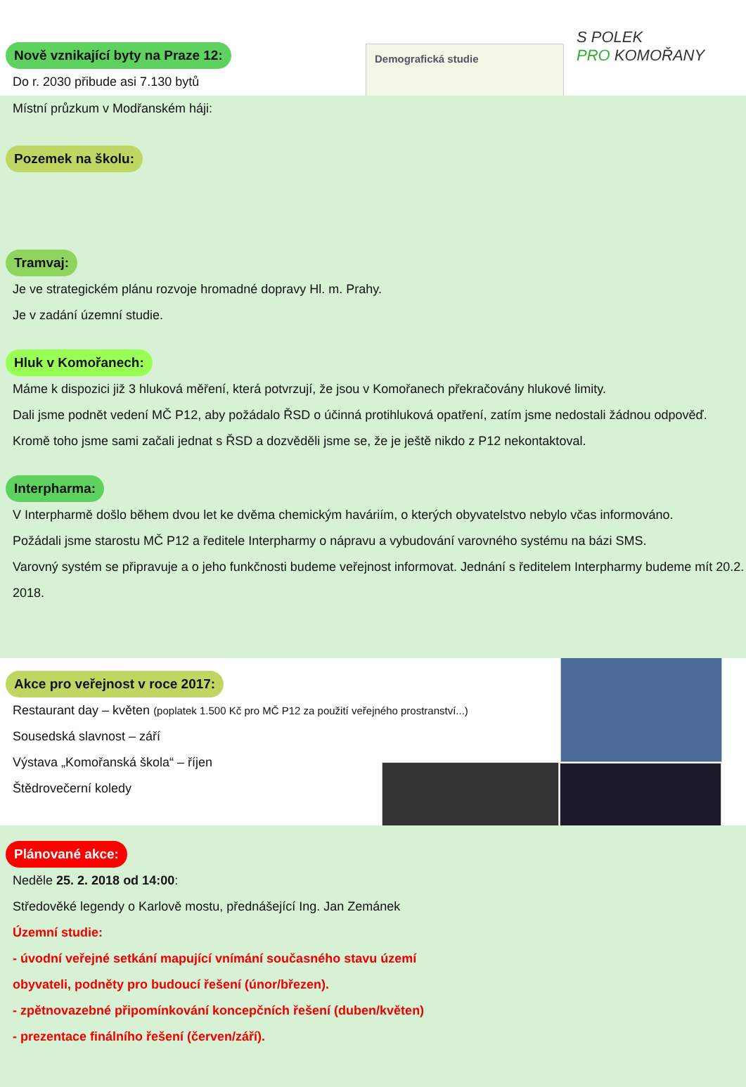Demografická studie
S POLEK
PRO KOMOŘANY
Nově vznikající byty na Praze 12:
Do r. 2030 přibude asi 7.130 bytů
Místní průzkum v Modřanském háji:
Pozemek na školu: Tramvaj:
Je ve strategickém plánu rozvoje hromadné dopravy Hl. m. Prahy.
Je v zadání územní studie.
Hluk v Komořanech:
Máme k dispozici již 3 hluková měření, která potvrzují, že jsou v Komořanech překračovány hlukové limity.
Dali jsme podnět vedení MČ P12, aby požádalo ŘSD o účinná protihluková opatření, zatím jsme nedostali žádnou odpověď.
Kromě toho jsme sami začali jednat s ŘSD a dozvěděli jsme se, že je ještě nikdo z P12 nekontaktoval.
Interpharma:
V Interpharmě došlo během dvou let ke dvěma chemickým haváriím, o kterých obyvatelstvo nebylo včas informováno.
Požádali jsme starostu MČ P12 a ředitele Interpharmy o nápravu a vybudování varovného systému na bázi SMS.
Varovný systém se připravuje a o jeho funkčnosti budeme veřejnost informovat. Jednání s ředitelem Interpharmy budeme mít 20.2. 2018.
Akce pro veřejnost v roce 2017:
Restaurant day – květen (poplatek 1.500 Kč pro MČ P12 za použití veřejného prostranství...)
Sousedská slavnost – září
Výstava „Komořanská škola“ – říjen
Štědrovečerní koledy
Plánované akce:
Neděle 25. 2. 2018 od 14:00:
Středověké legendy o Karlově mostu, přednášející Ing. Jan Zemánek
Územní studie:
- úvodní veřejné setkání mapující vnímání současného stavu území
obyvateli, podněty pro budoucí řešení (únor/březen).
- zpětnovazebné připomínkování koncepčních řešení (duben/květen)
- prezentace finálního řešení (červen/září).